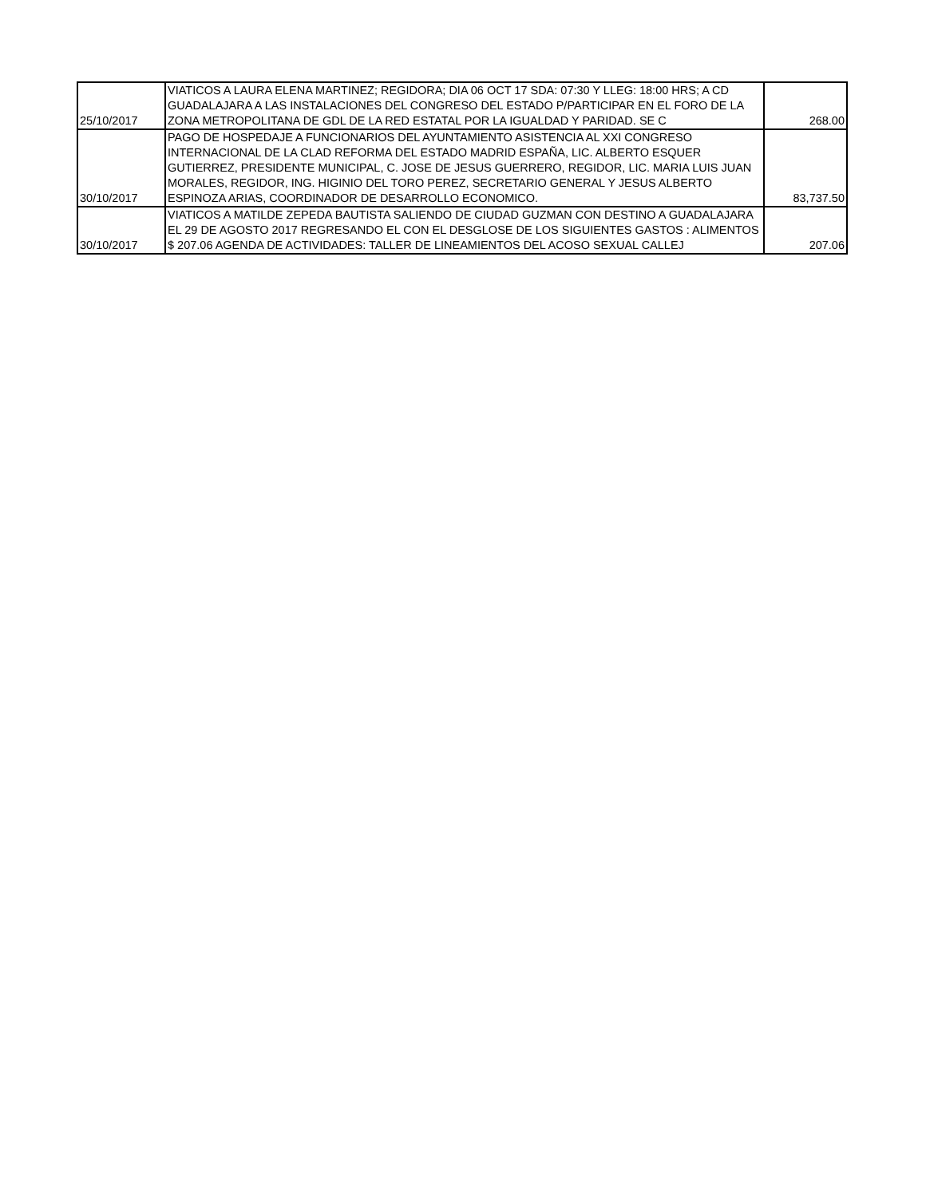| 25/10/2017 | VIATICOS A LAURA ELENA MARTINEZ; REGIDORA; DIA 06 OCT 17 SDA: 07:30 Y LLEG: 18:00 HRS; A CD GUADALAJARA A LAS INSTALACIONES DEL CONGRESO DEL ESTADO P/PARTICIPAR EN EL FORO DE LA ZONA METROPOLITANA DE GDL DE LA RED ESTATAL POR LA IGUALDAD Y PARIDAD. SE C | 268.00 |
| 30/10/2017 | PAGO DE HOSPEDAJE A FUNCIONARIOS DEL AYUNTAMIENTO ASISTENCIA AL XXI CONGRESO INTERNACIONAL DE LA CLAD REFORMA DEL ESTADO MADRID ESPAÑA, LIC. ALBERTO ESQUER GUTIERREZ, PRESIDENTE MUNICIPAL, C. JOSE DE JESUS GUERRERO, REGIDOR, LIC. MARIA LUIS JUAN MORALES, REGIDOR, ING. HIGINIO DEL TORO PEREZ, SECRETARIO GENERAL Y JESUS ALBERTO ESPINOZA ARIAS, COORDINADOR DE DESARROLLO ECONOMICO. | 83,737.50 |
| 30/10/2017 | VIATICOS A MATILDE ZEPEDA BAUTISTA SALIENDO DE CIUDAD GUZMAN CON DESTINO A GUADALAJARA EL 29 DE AGOSTO 2017 REGRESANDO EL CON EL DESGLOSE DE LOS SIGUIENTES GASTOS : ALIMENTOS $ 207.06 AGENDA DE ACTIVIDADES: TALLER DE LINEAMIENTOS DEL ACOSO SEXUAL CALLEJ | 207.06 |